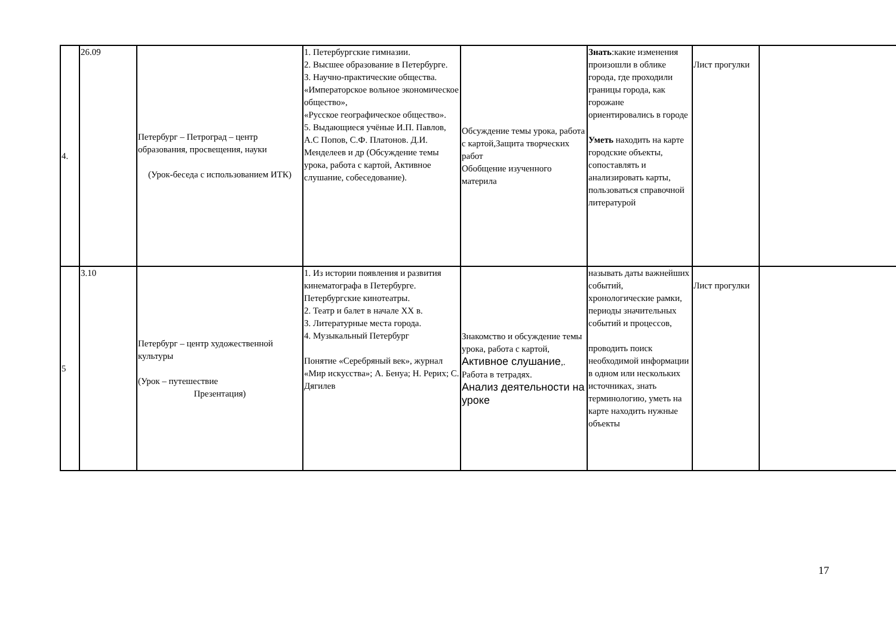| 4. | 26.09 | Петербург – Петроград – центр образования, просвещения, науки (Урок-беседа с использованием ИТК) | 1. Петербургские гимназии. 2. Высшее образование в Петербурге. 3. Научно-практические общества. «Императорское вольное экономическое общество», «Русское географическое общество». 5. Выдающиеся учёные И.П. Павлов, А.С Попов, С.Ф. Платонов. Д.И. Менделеев и др (Обсуждение темы урока, работа с картой, Активное слушание, собеседование). | Обсуждение темы урока, работа с картой,Защита творческих работ Обобщение изученного материла | Знать :какие изменения произошли в облике города, где проходили границы города, как горожане ориентировались в городе Уметь находить на карте городские объекты, сопоставлять и анализировать карты, пользоваться справочной литературой | Лист прогулки | |
| 5 | 3.10 | Петербург – центр художественной культуры (Урок – путешествие Презентация) | 1. Из истории появления и развития кинематографа в Петербурге. Петербургские кинотеатры. 2. Театр и балет в начале XX в. 3. Литературные места города. 4. Музыкальный Петербург Понятие «Серебряный век», журнал «Мир искусства»; А. Бенуа; Н. Рерих; С. Дягилев | Знакомство и обсуждение темы урока, работа с картой, Активное слушание ,. Работа в тетрадях. Анализ деятельности на уроке | называть даты важнейших событий, хронологические рамки, периоды значительных событий и процессов, проводить поиск необходимой информации в одном или нескольких источниках, знать терминологию, уметь на карте находить нужные объекты | Лист прогулки | |
17